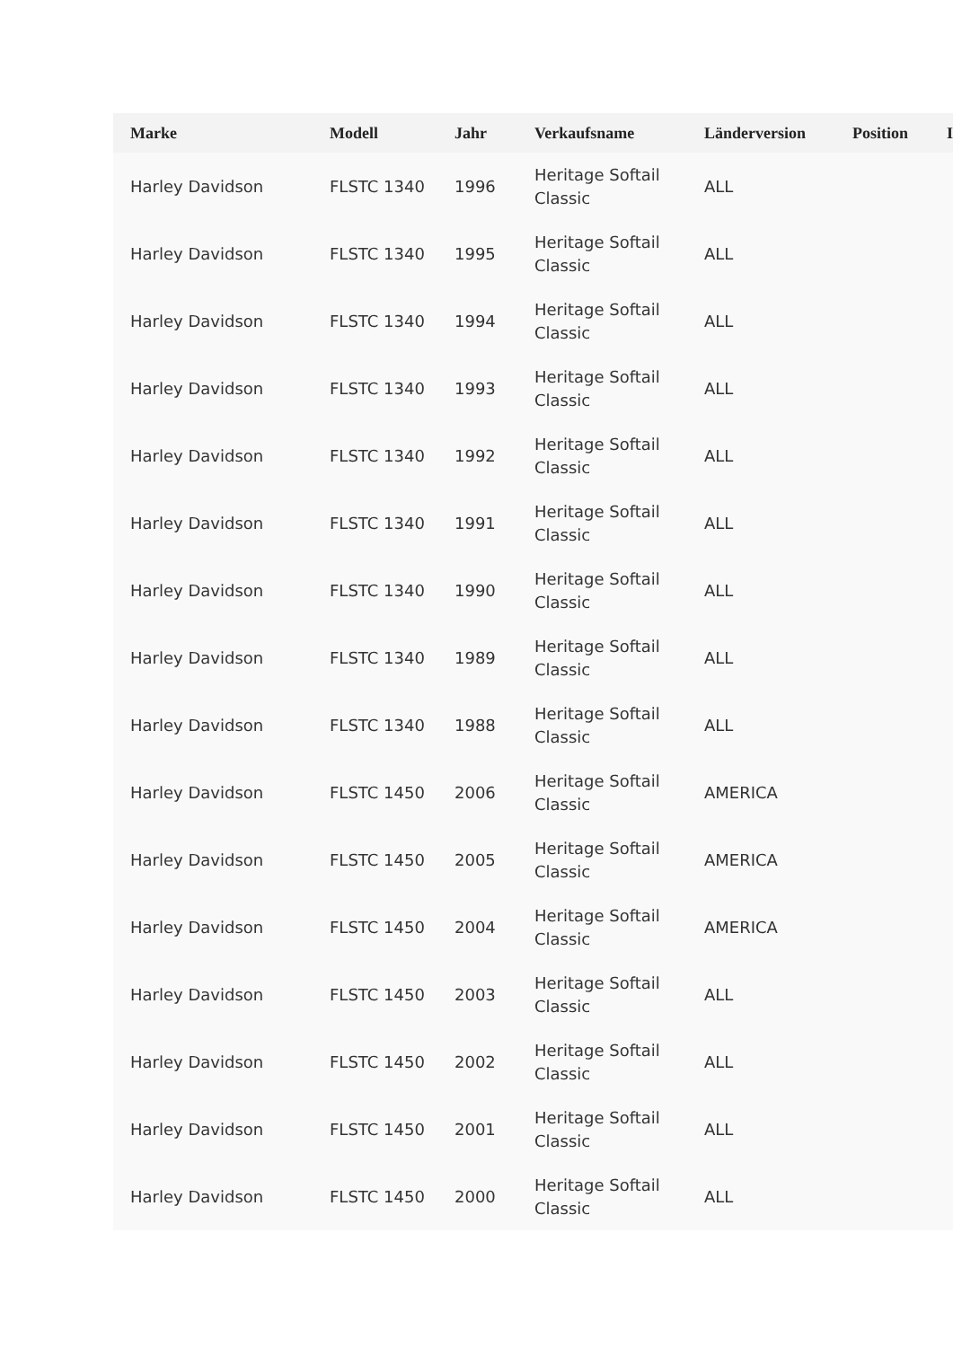| Marke | Modell | Jahr | Verkaufsname | Länderversion | Position | I |
| --- | --- | --- | --- | --- | --- | --- |
| Harley Davidson | FLSTC 1340 | 1996 | Heritage Softail Classic | ALL | | |
| Harley Davidson | FLSTC 1340 | 1995 | Heritage Softail Classic | ALL | | |
| Harley Davidson | FLSTC 1340 | 1994 | Heritage Softail Classic | ALL | | |
| Harley Davidson | FLSTC 1340 | 1993 | Heritage Softail Classic | ALL | | |
| Harley Davidson | FLSTC 1340 | 1992 | Heritage Softail Classic | ALL | | |
| Harley Davidson | FLSTC 1340 | 1991 | Heritage Softail Classic | ALL | | |
| Harley Davidson | FLSTC 1340 | 1990 | Heritage Softail Classic | ALL | | |
| Harley Davidson | FLSTC 1340 | 1989 | Heritage Softail Classic | ALL | | |
| Harley Davidson | FLSTC 1340 | 1988 | Heritage Softail Classic | ALL | | |
| Harley Davidson | FLSTC 1450 | 2006 | Heritage Softail Classic | AMERICA | | |
| Harley Davidson | FLSTC 1450 | 2005 | Heritage Softail Classic | AMERICA | | |
| Harley Davidson | FLSTC 1450 | 2004 | Heritage Softail Classic | AMERICA | | |
| Harley Davidson | FLSTC 1450 | 2003 | Heritage Softail Classic | ALL | | |
| Harley Davidson | FLSTC 1450 | 2002 | Heritage Softail Classic | ALL | | |
| Harley Davidson | FLSTC 1450 | 2001 | Heritage Softail Classic | ALL | | |
| Harley Davidson | FLSTC 1450 | 2000 | Heritage Softail Classic | ALL | | |